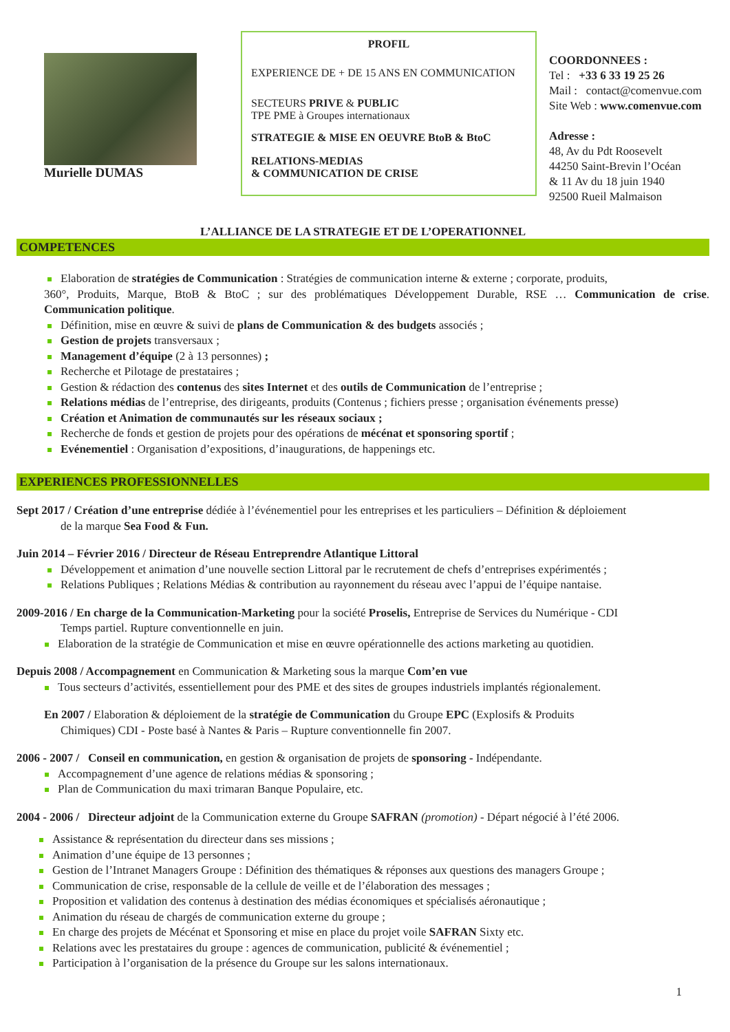Murielle DUMAS
PROFIL
EXPERIENCE DE + DE 15 ANS EN COMMUNICATION
SECTEURS PRIVE & PUBLIC
TPE PME à Groupes internationaux
STRATEGIE & MISE EN OEUVRE BtoB & BtoC
RELATIONS-MEDIAS
& COMMUNICATION DE CRISE
COORDONNEES :
Tel : +33 6 33 19 25 26
Mail : contact@comenvue.com
Site Web : www.comenvue.com
Adresse :
48, Av du Pdt Roosevelt
44250 Saint-Brevin l’Océan
& 11 Av du 18 juin 1940
92500 Rueil Malmaison
L’ALLIANCE DE LA STRATEGIE ET DE L’OPERATIONNEL
COMPETENCES
Elaboration de stratégies de Communication : Stratégies de communication interne & externe ; corporate, produits,
360°, Produits, Marque, BtoB & BtoC ; sur des problématiques Développement Durable, RSE … Communication de crise. Communication politique.
Définition, mise en œuvre & suivi de plans de Communication & des budgets associés ;
Gestion de projets transversaux ;
Management d’équipe (2 à 13 personnes) ;
Recherche et Pilotage de prestataires ;
Gestion & rédaction des contenus des sites Internet et des outils de Communication de l’entreprise ;
Relations médias de l’entreprise, des dirigeants, produits (Contenus ; fichiers presse ; organisation événements presse)
Création et Animation de communautés sur les réseaux sociaux ;
Recherche de fonds et gestion de projets pour des opérations de mécénat et sponsoring sportif ;
Evénementiel : Organisation d’expositions, d’inaugurations, de happenings etc.
EXPERIENCES PROFESSIONNELLES
Sept 2017 / Création d’une entreprise dédiée à l’événementiel pour les entreprises et les particuliers – Définition & déploiement
de la marque Sea Food & Fun.
Juin 2014 – Février 2016 / Directeur de Réseau Entreprendre Atlantique Littoral
Développement et animation d’une nouvelle section Littoral par le recrutement de chefs d’entreprises expérimentés ;
Relations Publiques ; Relations Médias & contribution au rayonnement du réseau avec l’appui de l’équipe nantaise.
2009-2016 / En charge de la Communication-Marketing pour la société Proselis, Entreprise de Services du Numérique - CDI
Temps partiel. Rupture conventionnelle en juin.
Elaboration de la stratégie de Communication et mise en œuvre opérationnelle des actions marketing au quotidien.
Depuis 2008 / Accompagnement en Communication & Marketing sous la marque Com’en vue
Tous secteurs d’activités, essentiellement pour des PME et des sites de groupes industriels implantés régionalement.
En 2007 / Elaboration & déploiement de la stratégie de Communication du Groupe EPC (Explosifs & Produits
Chimiques) CDI - Poste basé à Nantes & Paris – Rupture conventionnelle fin 2007.
2006 - 2007 / Conseil en communication, en gestion & organisation de projets de sponsoring - Indépendante.
Accompagnement d’une agence de relations médias & sponsoring ;
Plan de Communication du maxi trimaran Banque Populaire, etc.
2004 - 2006 / Directeur adjoint de la Communication externe du Groupe SAFRAN (promotion) - Départ négocié à l’été 2006.
Assistance & représentation du directeur dans ses missions ;
Animation d’une équipe de 13 personnes ;
Gestion de l’Intranet Managers Groupe : Définition des thématiques & réponses aux questions des managers Groupe ;
Communication de crise, responsable de la cellule de veille et de l’élaboration des messages ;
Proposition et validation des contenus à destination des médias économiques et spécialisés aéronautique ;
Animation du réseau de chargés de communication externe du groupe ;
En charge des projets de Mécénat et Sponsoring et mise en place du projet voile SAFRAN Sixty etc.
Relations avec les prestataires du groupe : agences de communication, publicité & événementiel ;
Participation à l’organisation de la présence du Groupe sur les salons internationaux.
1